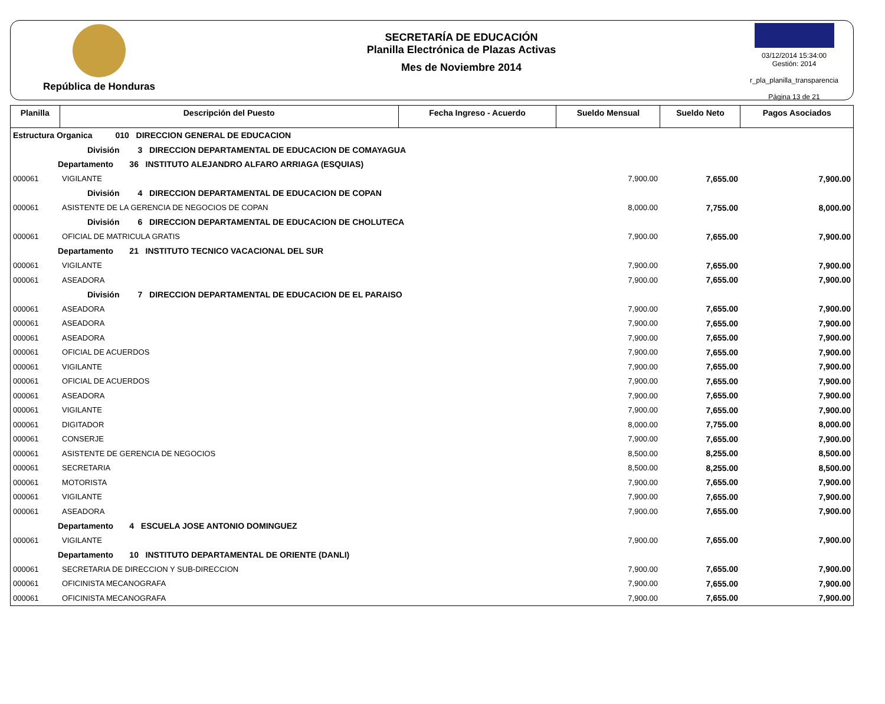República de Honduras
SECRETARÍA DE EDUCACIÓN
Planilla Electrónica de Plazas Activas
Mes de Noviembre 2014
03/12/2014 15:34:00
Gestión: 2014
r_pla_planilla_transparencia
Página 13 de 21
| Planilla | Descripción del Puesto | Fecha Ingreso - Acuerdo | Sueldo Mensual | Sueldo Neto | Pagos Asociados |
| --- | --- | --- | --- | --- | --- |
| Estructura Organica 010 DIRECCION GENERAL DE EDUCACION | | | | | |
| División 3 DIRECCION DEPARTAMENTAL DE EDUCACION DE COMAYAGUA | | | | | |
| Departamento 36 INSTITUTO ALEJANDRO ALFARO ARRIAGA (ESQUIAS) | | | | | |
| 000061 | VIGILANTE | | 7,900.00 | 7,655.00 | 7,900.00 |
| División 4 DIRECCION DEPARTAMENTAL DE EDUCACION DE COPAN | | | | | |
| 000061 | ASISTENTE DE LA GERENCIA DE NEGOCIOS DE COPAN | | 8,000.00 | 7,755.00 | 8,000.00 |
| División 6 DIRECCION DEPARTAMENTAL DE EDUCACION DE CHOLUTECA | | | | | |
| 000061 | OFICIAL DE MATRICULA GRATIS | | 7,900.00 | 7,655.00 | 7,900.00 |
| Departamento 21 INSTITUTO TECNICO VACACIONAL DEL SUR | | | | | |
| 000061 | VIGILANTE | | 7,900.00 | 7,655.00 | 7,900.00 |
| 000061 | ASEADORA | | 7,900.00 | 7,655.00 | 7,900.00 |
| División 7 DIRECCION DEPARTAMENTAL DE EDUCACION DE EL PARAISO | | | | | |
| 000061 | ASEADORA | | 7,900.00 | 7,655.00 | 7,900.00 |
| 000061 | ASEADORA | | 7,900.00 | 7,655.00 | 7,900.00 |
| 000061 | ASEADORA | | 7,900.00 | 7,655.00 | 7,900.00 |
| 000061 | OFICIAL DE ACUERDOS | | 7,900.00 | 7,655.00 | 7,900.00 |
| 000061 | VIGILANTE | | 7,900.00 | 7,655.00 | 7,900.00 |
| 000061 | OFICIAL DE ACUERDOS | | 7,900.00 | 7,655.00 | 7,900.00 |
| 000061 | ASEADORA | | 7,900.00 | 7,655.00 | 7,900.00 |
| 000061 | VIGILANTE | | 7,900.00 | 7,655.00 | 7,900.00 |
| 000061 | DIGITADOR | | 8,000.00 | 7,755.00 | 8,000.00 |
| 000061 | CONSERJE | | 7,900.00 | 7,655.00 | 7,900.00 |
| 000061 | ASISTENTE DE GERENCIA DE NEGOCIOS | | 8,500.00 | 8,255.00 | 8,500.00 |
| 000061 | SECRETARIA | | 8,500.00 | 8,255.00 | 8,500.00 |
| 000061 | MOTORISTA | | 7,900.00 | 7,655.00 | 7,900.00 |
| 000061 | VIGILANTE | | 7,900.00 | 7,655.00 | 7,900.00 |
| 000061 | ASEADORA | | 7,900.00 | 7,655.00 | 7,900.00 |
| Departamento 4 ESCUELA JOSE ANTONIO DOMINGUEZ | | | | | |
| 000061 | VIGILANTE | | 7,900.00 | 7,655.00 | 7,900.00 |
| Departamento 10 INSTITUTO DEPARTAMENTAL DE ORIENTE (DANLI) | | | | | |
| 000061 | SECRETARIA DE DIRECCION Y SUB-DIRECCION | | 7,900.00 | 7,655.00 | 7,900.00 |
| 000061 | OFICINISTA MECANOGRAFA | | 7,900.00 | 7,655.00 | 7,900.00 |
| 000061 | OFICINISTA MECANOGRAFA | | 7,900.00 | 7,655.00 | 7,900.00 |